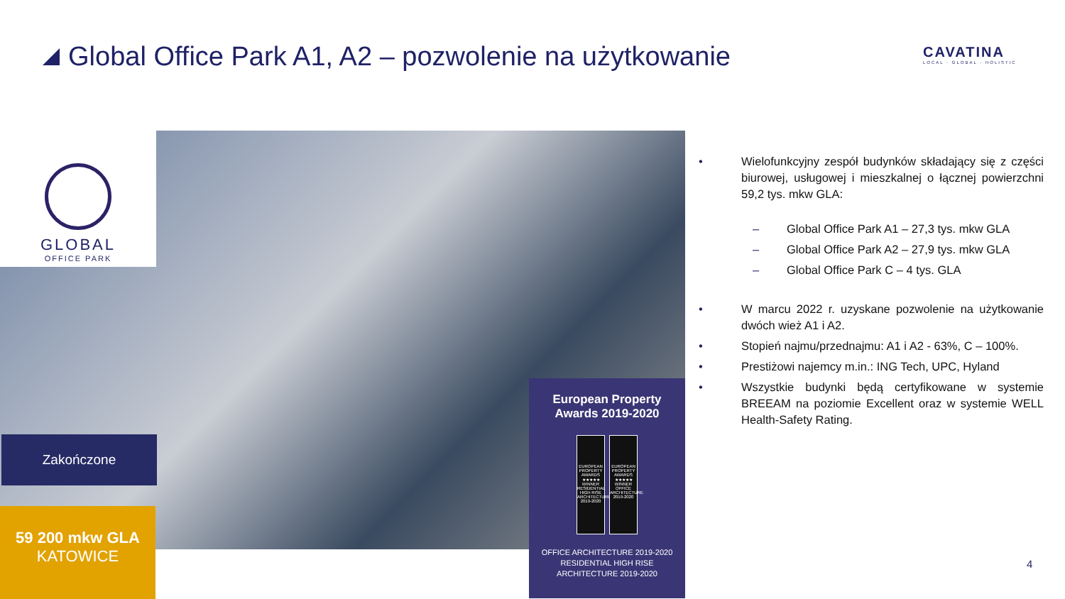Global Office Park A1, A2 – pozwolenie na użytkowanie
CAVATINA
LOCAL · GLOBAL · HOLISTIC
GLOBAL
OFFICE PARK
Zakończone
59 200 mkw GLA
KATOWICE
European Property
Awards 2019-2020
EUROPEAN PROPERTY AWARDS ★★★★★ WINNER RESIDENTIAL HIGH RISE ARCHITECTURE 2019-2020
EUROPEAN PROPERTY AWARDS ★★★★★ WINNER OFFICE ARCHITECTURE 2019-2020
OFFICE ARCHITECTURE 2019-2020
RESIDENTIAL HIGH RISE
ARCHITECTURE 2019-2020
• Wielofunkcyjny zespół budynków składający się z części biurowej, usługowej i mieszkalnej o łącznej powierzchni 59,2 tys. mkw GLA:
– Global Office Park A1 – 27,3 tys. mkw GLA
– Global Office Park A2 – 27,9 tys. mkw GLA
– Global Office Park C – 4 tys. GLA
• W marcu 2022 r. uzyskane pozwolenie na użytkowanie dwóch wież A1 i A2.
• Stopień najmu/przednajmu: A1 i A2 - 63%, C – 100%.
• Prestiżowi najemcy m.in.: ING Tech, UPC, Hyland
• Wszystkie budynki będą certyfikowane w systemie BREEAM na poziomie Excellent oraz w systemie WELL Health-Safety Rating.
4